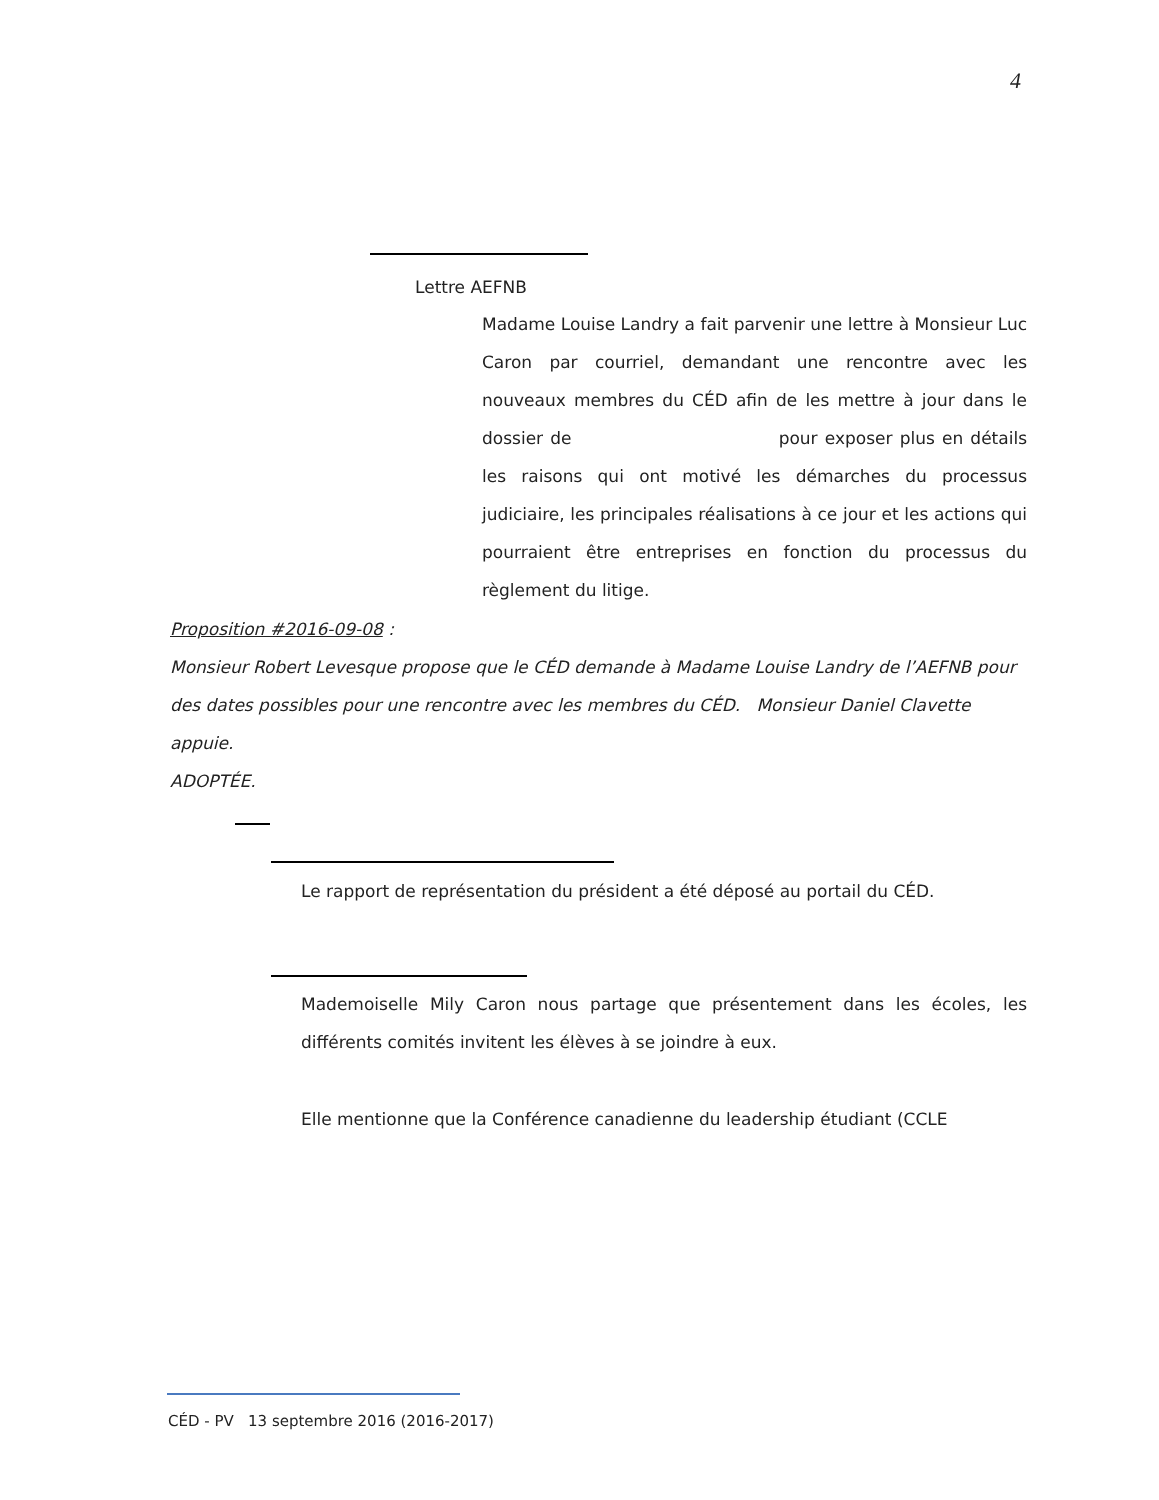4
Lettre AEFNB
Madame Louise Landry a fait parvenir une lettre à Monsieur Luc Caron par courriel, demandant une rencontre avec les nouveaux membres du CÉD afin de les mettre à jour dans le dossier de pour exposer plus en détails les raisons qui ont motivé les démarches du processus judiciaire, les principales réalisations à ce jour et les actions qui pourraient être entreprises en fonction du processus du règlement du litige.
Proposition #2016-09-08 :
Monsieur Robert Levesque propose que le CÉD demande à Madame Louise Landry de l’AEFNB pour des dates possibles pour une rencontre avec les membres du CÉD. Monsieur Daniel Clavette appuie.
ADOPTÉE.
Le rapport de représentation du président a été déposé au portail du CÉD.
Mademoiselle Mily Caron nous partage que présentement dans les écoles, les différents comités invitent les élèves à se joindre à eux.
Elle mentionne que la Conférence canadienne du leadership étudiant (CCLE
CÉD - PV 13 septembre 2016 (2016-2017)